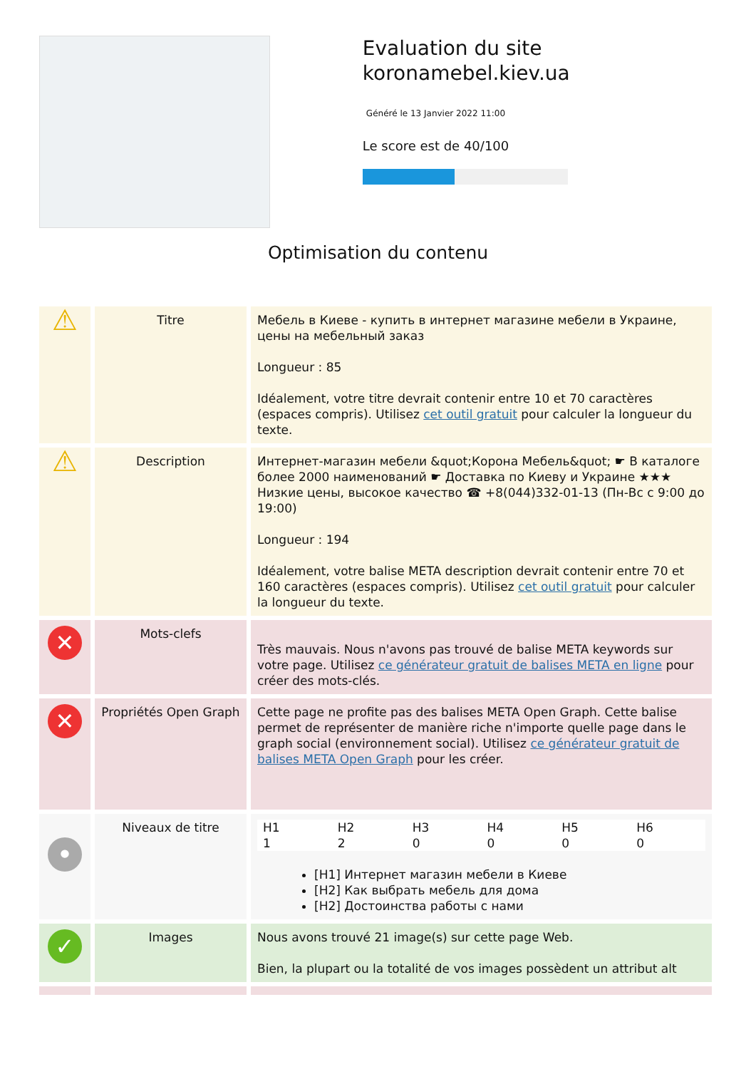Evaluation du site koronamebel.kiev.ua
Généré le 13 Janvier 2022 11:00
Le score est de 40/100
Optimisation du contenu
| ⚠ | Titre | Мебель в Киеве - купить в интернет магазине мебели в Украине, цены на мебельный заказ Longueur : 85 Idéalement, votre titre devrait contenir entre 10 et 70 caractères (espaces compris). Utilisez cet outil gratuit pour calculer la longueur du texte. |
| ⚠ | Description | Интернет-магазин мебели &quot;Корона Мебель&quot; ☛ В каталоге более 2000 наименований ☛ Доставка по Киеву и Украине ★★★ Низкие цены, высокое качество ☎ +8(044)332-01-13 (Пн-Вс с 9:00 до 19:00) Longueur : 194 Idéalement, votre balise META description devrait contenir entre 70 et 160 caractères (espaces compris). Utilisez cet outil gratuit pour calculer la longueur du texte. |
| ✕ | Mots-clefs | Très mauvais. Nous n'avons pas trouvé de balise META keywords sur votre page. Utilisez ce générateur gratuit de balises META en ligne pour créer des mots-clés. |
| ✕ | Propriétés Open Graph | Cette page ne profite pas des balises META Open Graph. Cette balise permet de représenter de manière riche n'importe quelle page dans le graph social (environnement social). Utilisez ce générateur gratuit de balises META Open Graph pour les créer. |
| • | Niveaux de titre | / H1 1 / H2 2 / H3 0 / H4 0 / H5 0 / H6 0 / [H1] Интернет магазин мебели в Киеве [H2] Как выбрать мебель для дома [H2] Достоинства работы с нами |
| ✓ | Images | Nous avons trouvé 21 image(s) sur cette page Web. Bien, la plupart ou la totalité de vos images possèdent un attribut alt |